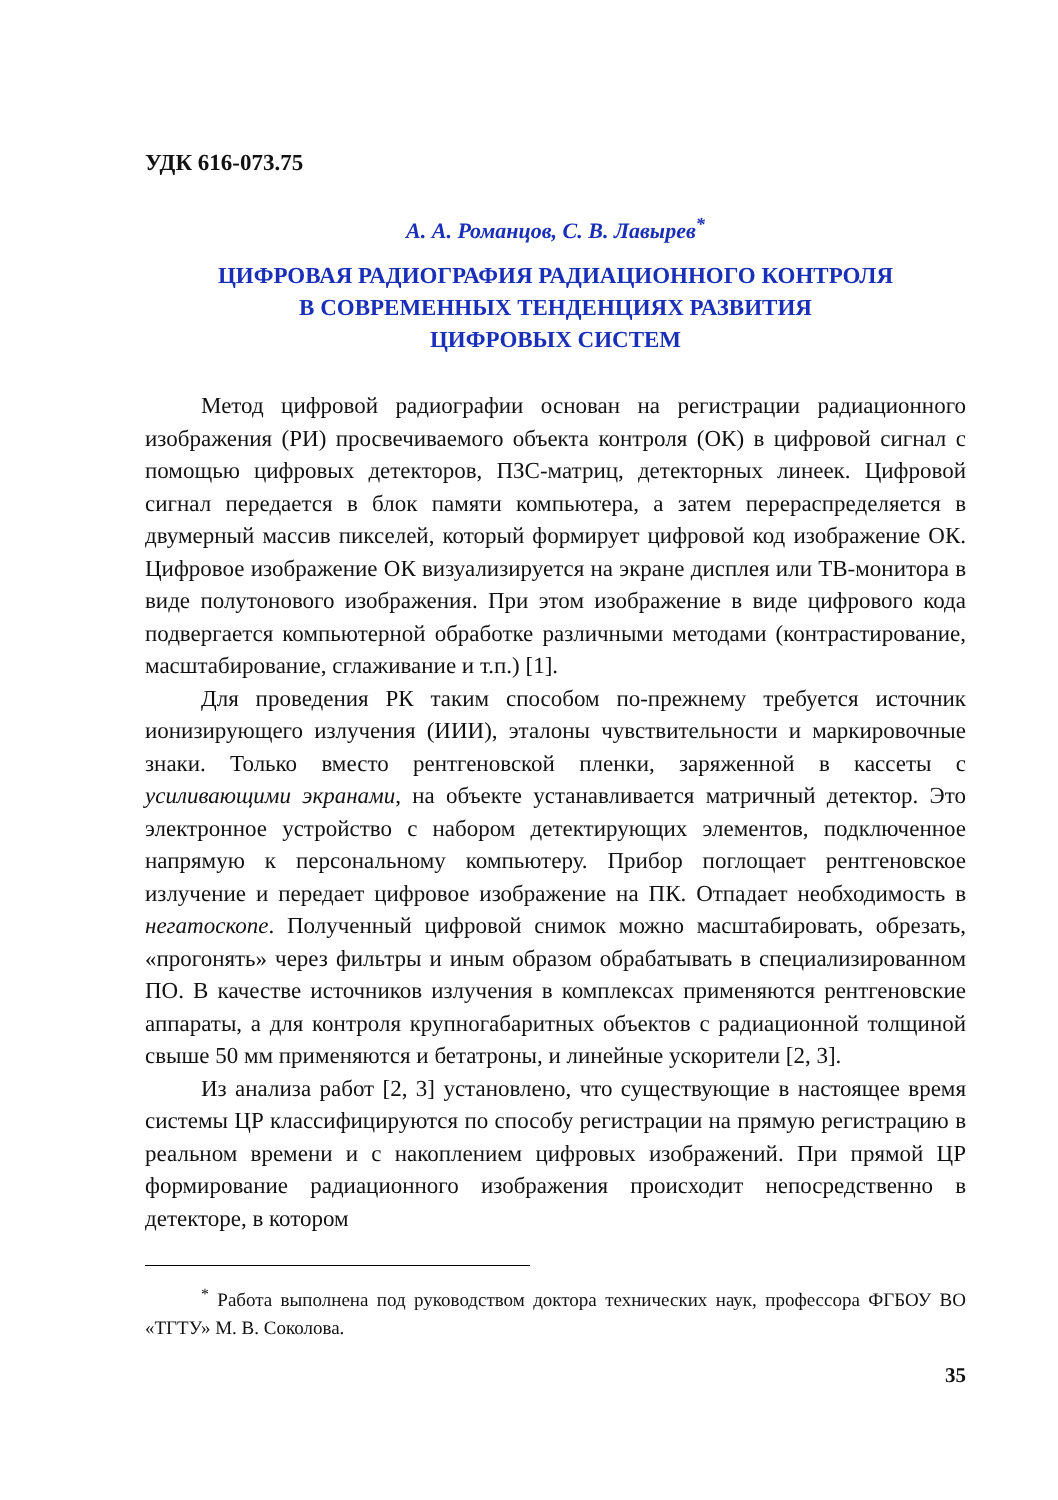УДК 616-073.75
А. А. Романцов, С. В. Лавырев<sup>*</sup>
ЦИФРОВАЯ РАДИОГРАФИЯ РАДИАЦИОННОГО КОНТРОЛЯ
В СОВРЕМЕННЫХ ТЕНДЕНЦИЯХ РАЗВИТИЯ
ЦИФРОВЫХ СИСТЕМ
Метод цифровой радиографии основан на регистрации радиационного изображения (РИ) просвечиваемого объекта контроля (ОК) в цифровой сигнал с помощью цифровых детекторов, ПЗС-матриц, детекторных линеек. Цифровой сигнал передается в блок памяти компьютера, а затем перераспределяется в двумерный массив пикселей, который формирует цифровой код изображение ОК. Цифровое изображение ОК визуализируется на экране дисплея или ТВ-монитора в виде полутонового изображения. При этом изображение в виде цифрового кода подвергается компьютерной обработке различными методами (контрастирование, масштабирование, сглаживание и т.п.) [1].
Для проведения РК таким способом по-прежнему требуется источник ионизирующего излучения (ИИИ), эталоны чувствительности и маркировочные знаки. Только вместо рентгеновской пленки, заряженной в кассеты с усиливающими экранами, на объекте устанавливается матричный детектор. Это электронное устройство с набором детектирующих элементов, подключенное напрямую к персональному компьютеру. Прибор поглощает рентгеновское излучение и передает цифровое изображение на ПК. Отпадает необходимость в негатоскопе. Полученный цифровой снимок можно масштабировать, обрезать, «прогонять» через фильтры и иным образом обрабатывать в специализированном ПО. В качестве источников излучения в комплексах применяются рентгеновские аппараты, а для контроля крупногабаритных объектов с радиационной толщиной свыше 50 мм применяются и бетатроны, и линейные ускорители [2, 3].
Из анализа работ [2, 3] установлено, что существующие в настоящее время системы ЦР классифицируются по способу регистрации на прямую регистрацию в реальном времени и с накоплением цифровых изображений. При прямой ЦР формирование радиационного изображения происходит непосредственно в детекторе, в котором
<sup>*</sup> Работа выполнена под руководством доктора технических наук, профессора ФГБОУ ВО «ТГТУ» М. В. Соколова.
35